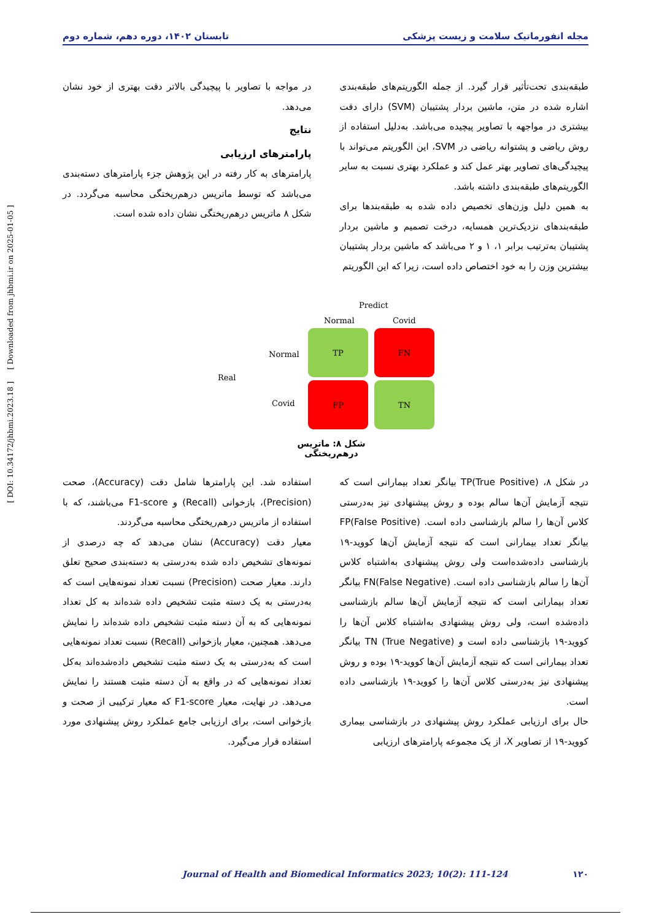مجله انفورماتیک سلامت و زیست پزشکی تابستان ۱۴۰۲، دوره دهم، شماره دوم
طبقه‌بندی تحت‌تأثیر قرار گیرد. از جمله الگوریتم‌های طبقه‌بندی اشاره شده در متن، ماشین بردار پشتیبان (SVM) دارای دقت بیشتری در مواجهه با تصاویر پیچیده می‌باشد. به‌دلیل استفاده از روش ریاضی و پشتوانه ریاضی در SVM، این الگوریتم می‌تواند با پیچیدگی‌های تصاویر بهتر عمل کند و عملکرد بهتری نسبت به سایر الگوریتم‌های طبقه‌بندی داشته باشد.
به همین دلیل وزن‌های تخصیص داده شده به طبقه‌بندها برای طبقه‌بندهای نزدیک‌ترین همسایه، درخت تصمیم و ماشین بردار پشتیبان به‌ترتیب برابر ۱، ۱ و ۲ می‌باشد که ماشین بردار پشتیبان بیشترین وزن را به خود اختصاص داده است، زیرا که این الگوریتم
در مواجه با تصاویر با پیچیدگی بالاتر دقت بهتری از خود نشان می‌دهد.
نتایج
پارامترهای ارزیابی
پارامترهای به کار رفته در این پژوهش جزء پارامترهای دسته‌بندی می‌باشد که توسط ماتریس درهم‌ریختگی محاسبه می‌گردد. در شکل ۸ ماتریس درهم‌ریختگی نشان داده شده است.
Predict
Normal Covid
Normal
Real
Covid
TP FN
FP TN
شکل ۸: ماتریس درهم‌ریختگی
در شکل ۸، TP(True Positive) بیانگر تعداد بیمارانی است که نتیجه آزمایش آن‌ها سالم بوده و روش پیشنهادی نیز به‌درستی کلاس آن‌ها را سالم بازشناسی داده است. FP(False Positive) بیانگر تعداد بیمارانی است که نتیجه آزمایش آن‌ها کووید-۱۹ بازشناسی داده‌شده‌است ولی روش پیشنهادی به‌اشتباه کلاس آن‌ها را سالم بازشناسی داده است. FN(False Negative) بیانگر تعداد بیمارانی است که نتیجه آزمایش آن‌ها سالم بازشناسی داده‌شده است، ولی روش پیشنهادی به‌اشتباه کلاس آن‌ها را کووید-۱۹ بازشناسی داده است و TN (True Negative) بیانگر تعداد بیمارانی است که نتیجه آزمایش آن‌ها کووید-۱۹ بوده و روش پیشنهادی نیز به‌درستی کلاس آن‌ها را کووید-۱۹ بازشناسی داده است.
حال برای ارزیابی عملکرد روش پیشنهادی در بازشناسی بیماری کووید-۱۹ از تصاویر X، از یک مجموعه پارامترهای ارزیابی
استفاده شد. این پارامترها شامل دقت (Accuracy)، صحت (Precision)، بازخوانی (Recall) و F1-score می‌باشند، که با استفاده از ماتریس درهم‌ریختگی محاسبه می‌گردند.
معیار دقت (Accuracy) نشان می‌دهد که چه درصدی از نمونه‌های تشخیص داده شده به‌درستی به دسته‌بندی صحیح تعلق دارند. معیار صحت (Precision) نسبت تعداد نمونه‌هایی است که به‌درستی به یک دسته مثبت تشخیص داده شده‌اند به کل تعداد نمونه‌هایی که به آن دسته مثبت تشخیص داده شده‌اند را نمایش می‌دهد. همچنین، معیار بازخوانی (Recall) نسبت تعداد نمونه‌هایی است که به‌درستی به یک دسته مثبت تشخیص داده‌شده‌اند به‌کل تعداد نمونه‌هایی که در واقع به آن دسته مثبت هستند را نمایش می‌دهد. در نهایت، معیار F1-score که معیار ترکیبی از صحت و بازخوانی است، برای ارزیابی جامع عملکرد روش پیشنهادی مورد استفاده قرار می‌گیرد.
[ DOI: 10.34172/jhbmi.2023.18 ] [ Downloaded from jhbmi.ir on 2025-01-05 ]
Journal of Health and Biomedical Informatics 2023; 10(2): 111-124 ۱۲۰